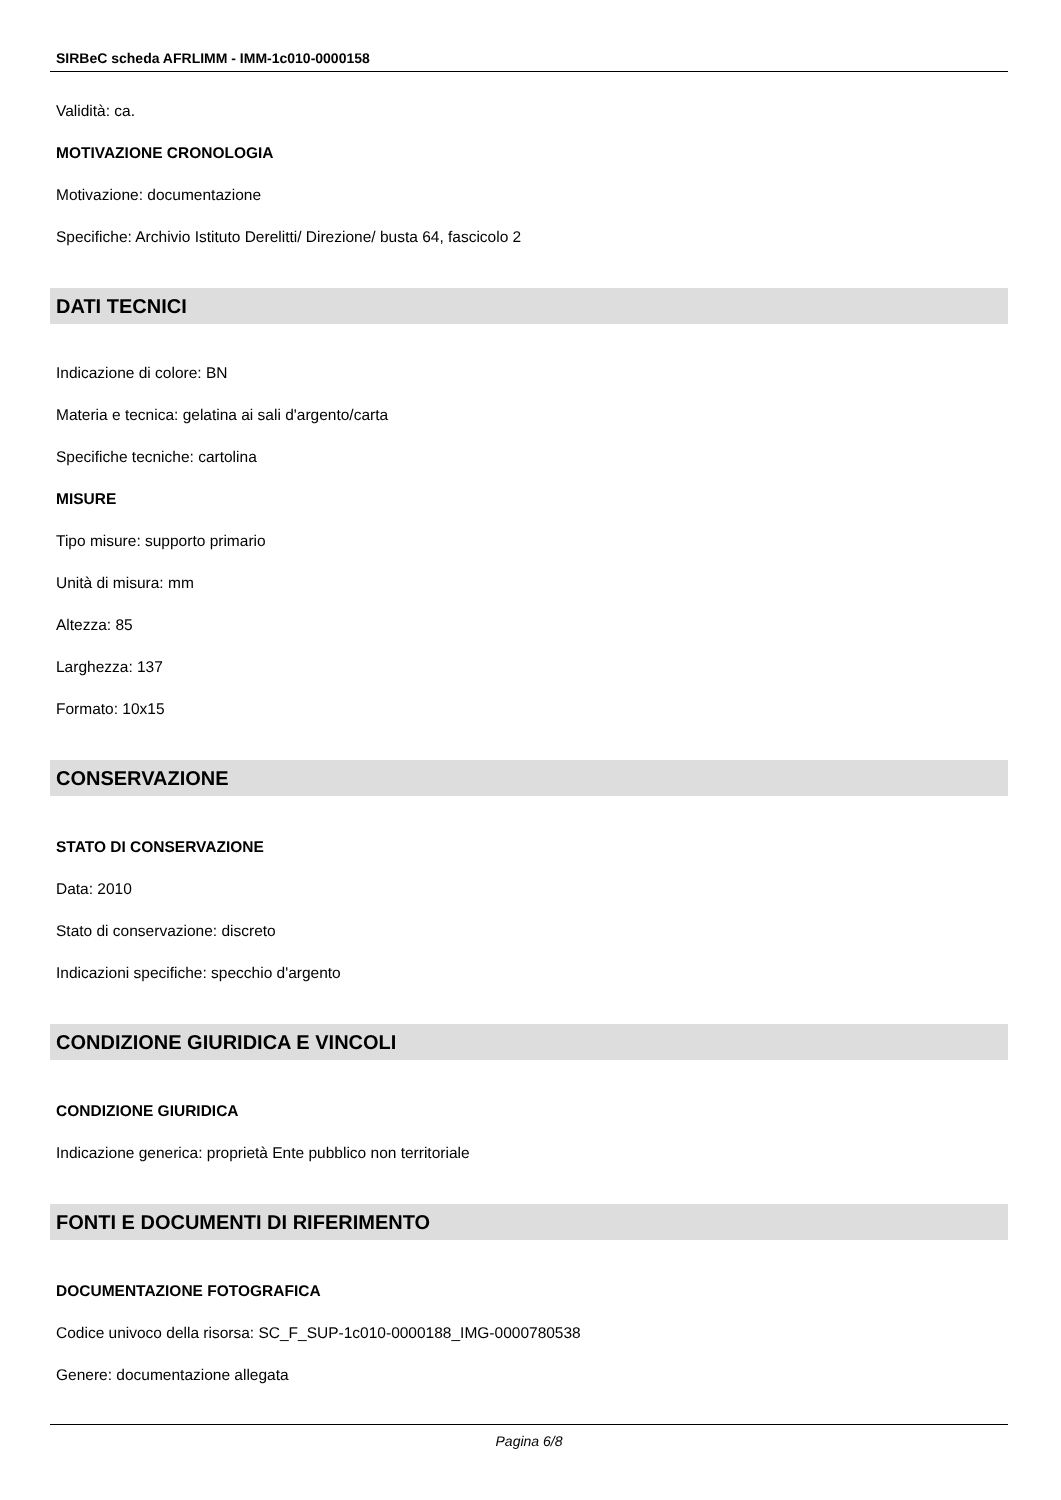SIRBeC scheda AFRLIMM - IMM-1c010-0000158
Validità: ca.
MOTIVAZIONE CRONOLOGIA
Motivazione: documentazione
Specifiche: Archivio Istituto Derelitti/ Direzione/ busta 64, fascicolo 2
DATI TECNICI
Indicazione di colore: BN
Materia e tecnica: gelatina ai sali d'argento/carta
Specifiche tecniche: cartolina
MISURE
Tipo misure: supporto primario
Unità di misura: mm
Altezza: 85
Larghezza: 137
Formato: 10x15
CONSERVAZIONE
STATO DI CONSERVAZIONE
Data: 2010
Stato di conservazione: discreto
Indicazioni specifiche: specchio d'argento
CONDIZIONE GIURIDICA E VINCOLI
CONDIZIONE GIURIDICA
Indicazione generica: proprietà Ente pubblico non territoriale
FONTI E DOCUMENTI DI RIFERIMENTO
DOCUMENTAZIONE FOTOGRAFICA
Codice univoco della risorsa: SC_F_SUP-1c010-0000188_IMG-0000780538
Genere: documentazione allegata
Pagina 6/8